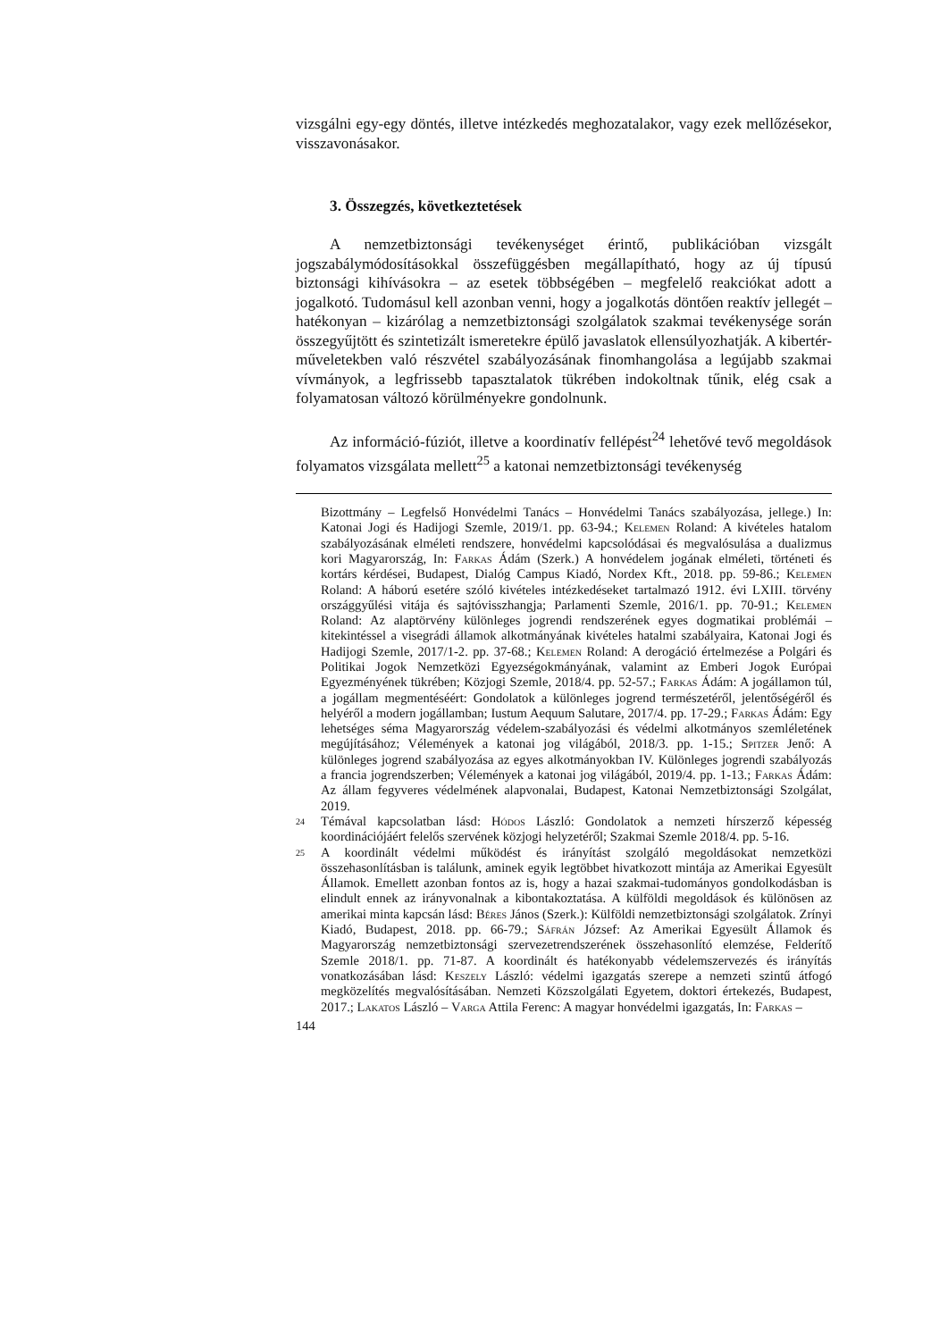vizsgálni egy-egy döntés, illetve intézkedés meghozatalakor, vagy ezek mellőzésekor, visszavonásakor.
3. Összegzés, következtetések
A nemzetbiztonsági tevékenységet érintő, publikációban vizsgált jogszabálymódosításokkal összefüggésben megállapítható, hogy az új típusú biztonsági kihívásokra – az esetek többségében – megfelelő reakciókat adott a jogalkotó. Tudomásul kell azonban venni, hogy a jogalkotás döntően reaktív jellegét – hatékonyan – kizárólag a nemzetbiztonsági szolgálatok szakmai tevékenysége során összegyűjtött és szintetizált ismeretekre épülő javaslatok ellensúlyozhatják. A kibertér-műveletekben való részvétel szabályozásának finomhangolása a legújabb szakmai vívmányok, a legfrissebb tapasztalatok tükrében indokoltnak tűnik, elég csak a folyamatosan változó körülményekre gondolnunk.
Az információ-fúziót, illetve a koordinatív fellépést<sup>24</sup> lehetővé tevő megoldások folyamatos vizsgálata mellett<sup>25</sup> a katonai nemzetbiztonsági tevékenység
Bizottmány – Legfelső Honvédelmi Tanács – Honvédelmi Tanács szabályozása, jellege.) In: Katonai Jogi és Hadijogi Szemle, 2019/1. pp. 63-94.; Kelemen Roland: A kivételes hatalom szabályozásának elméleti rendszere, honvédelmi kapcsolódásai és megvalósulása a dualizmus kori Magyarország, In: Farkas Ádám (Szerk.) A honvédelem jogának elméleti, történeti és kortárs kérdései, Budapest, Dialóg Campus Kiadó, Nordex Kft., 2018. pp. 59-86.; Kelemen Roland: A háború esetére szóló kivételes intézkedéseket tartalmazó 1912. évi LXIII. törvény országgyűlési vitája és sajtóvisszhangja; Parlamenti Szemle, 2016/1. pp. 70-91.; Kelemen Roland: Az alaptörvény különleges jogrendi rendszerének egyes dogmatikai problémái –kitekintéssel a visegrádi államok alkotmányának kivételes hatalmi szabályaira, Katonai Jogi és Hadijogi Szemle, 2017/1-2. pp. 37-68.; Kelemen Roland: A derogáció értelmezése a Polgári és Politikai Jogok Nemzetközi Egyezségokmányának, valamint az Emberi Jogok Európai Egyezményének tükrében; Közjogi Szemle, 2018/4. pp. 52-57.; Farkas Ádám: A jogállamon túl, a jogállam megmentéséért: Gondolatok a különleges jogrend természetéről, jelentőségéről és helyéről a modern jogállamban; Iustum Aequum Salutare, 2017/4. pp. 17-29.; Farkas Ádám: Egy lehetséges séma Magyarország védelem-szabályozási és védelmi alkotmányos szemléletének megújításához; Vélemények a katonai jog világából, 2018/3. pp. 1-15.; Spitzer Jenő: A különleges jogrend szabályozása az egyes alkotmányokban IV. Különleges jogrendi szabályozás a francia jogrendszerben; Vélemények a katonai jog világából, 2019/4. pp. 1-13.; Farkas Ádám: Az állam fegyveres védelmének alapvonalai, Budapest, Katonai Nemzetbiztonsági Szolgálat, 2019.
<sup>24</sup> Témával kapcsolatban lásd: Hódos László: Gondolatok a nemzeti hírszerző képesség koordinációjáért felelős szervének közjogi helyzetéről; Szakmai Szemle 2018/4. pp. 5-16.
<sup>25</sup> A koordinált védelmi működést és irányítást szolgáló megoldásokat nemzetközi összehasonlításban is találunk, aminek egyik legtöbbet hivatkozott mintája az Amerikai Egyesült Államok. Emellett azonban fontos az is, hogy a hazai szakmai-tudományos gondolkodásban is elindult ennek az irányvonalnak a kibontakoztatása. A külföldi megoldások és különösen az amerikai minta kapcsán lásd: Béres János (Szerk.): Külföldi nemzetbiztonsági szolgálatok. Zrínyi Kiadó, Budapest, 2018. pp. 66-79.; Sáfrán József: Az Amerikai Egyesült Államok és Magyarország nemzetbiztonsági szervezetrendszerének összehasonlító elemzése, Felderítő Szemle 2018/1. pp. 71-87. A koordinált és hatékonyabb védelemszervezés és irányítás vonatkozásában lásd: Keszely László: védelmi igazgatás szerepe a nemzeti szintű átfogó megközelítés megvalósításában. Nemzeti Közszolgálati Egyetem, doktori értekezés, Budapest, 2017.; Lakatos László – Varga Attila Ferenc: A magyar honvédelmi igazgatás, In: Farkas –
144